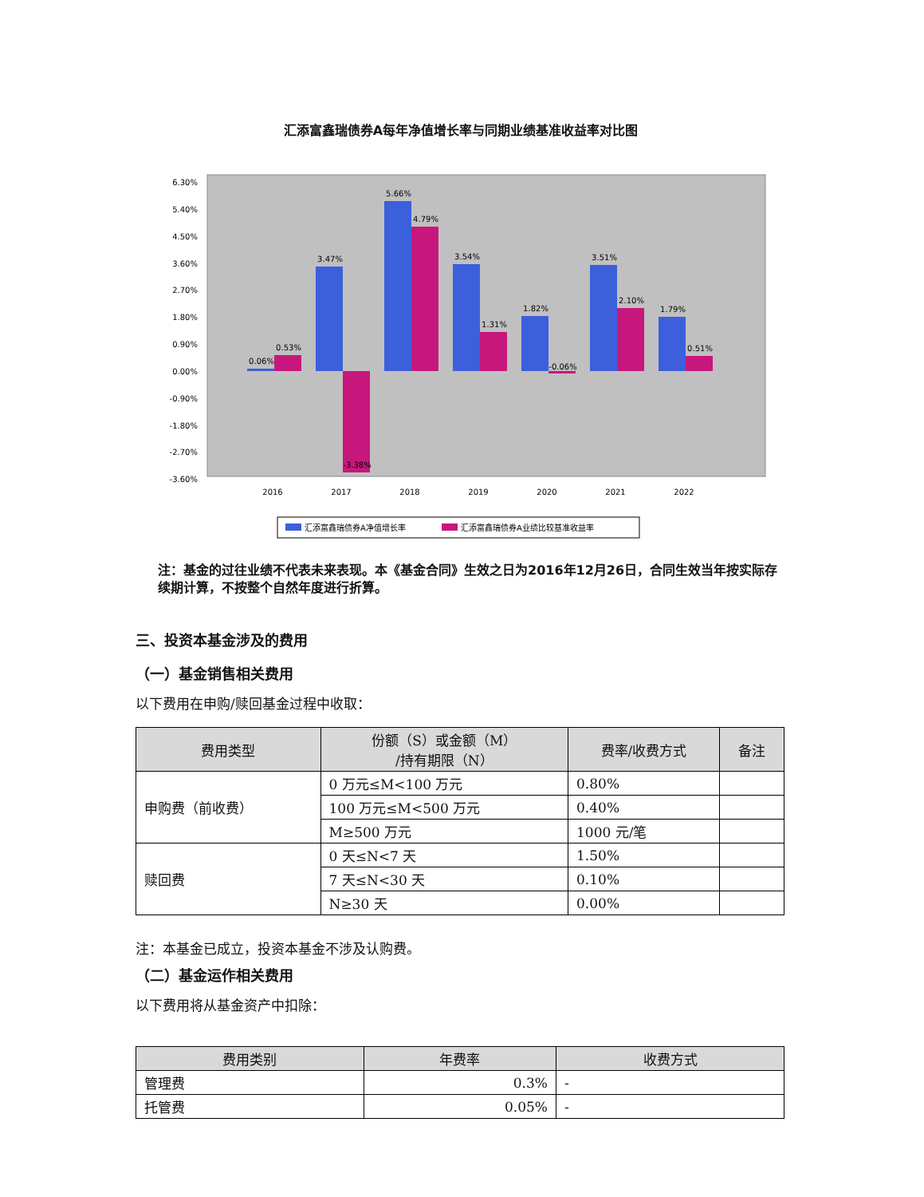汇添富鑫瑞债券A每年净值增长率与同期业绩基准收益率对比图
6.30%
5.40%
4.50%
3.60%
2.70%
1.80%
0.90%
0.00%
-0.90%
-1.80%
-2.70%
-3.60%
0.06%
0.53%
3.47%
-3.38%
5.66%
4.79%
3.54%
1.31%
1.82%
-0.06%
3.51%
2.10%
1.79%
0.51%
2016
2017
2018
2019
2020
2021
2022
汇添富鑫瑞债券A净值增长率
汇添富鑫瑞债券A业绩比较基准收益率
注：基金的过往业绩不代表未来表现。本《基金合同》生效之日为2016年12月26日，合同生效当年按实际存续期计算，不按整个自然年度进行折算。
三、投资本基金涉及的费用
（一）基金销售相关费用
以下费用在申购/赎回基金过程中收取：
| 费用类型 | 份额（S）或金额（M） /持有期限（N） | 费率/收费方式 | 备注 |
| --- | --- | --- | --- |
| 申购费（前收费） | 0 万元≤M<100 万元 | 0.80% | |
| | 100 万元≤M<500 万元 | 0.40% | |
| | M≥500 万元 | 1000 元/笔 | |
| 赎回费 | 0 天≤N<7 天 | 1.50% | |
| | 7 天≤N<30 天 | 0.10% | |
| | N≥30 天 | 0.00% | |
注：本基金已成立，投资本基金不涉及认购费。
（二）基金运作相关费用
以下费用将从基金资产中扣除：
| 费用类别 | 年费率 | 收费方式 |
| --- | --- | --- |
| 管理费 | 0.3% | - |
| 托管费 | 0.05% | - |